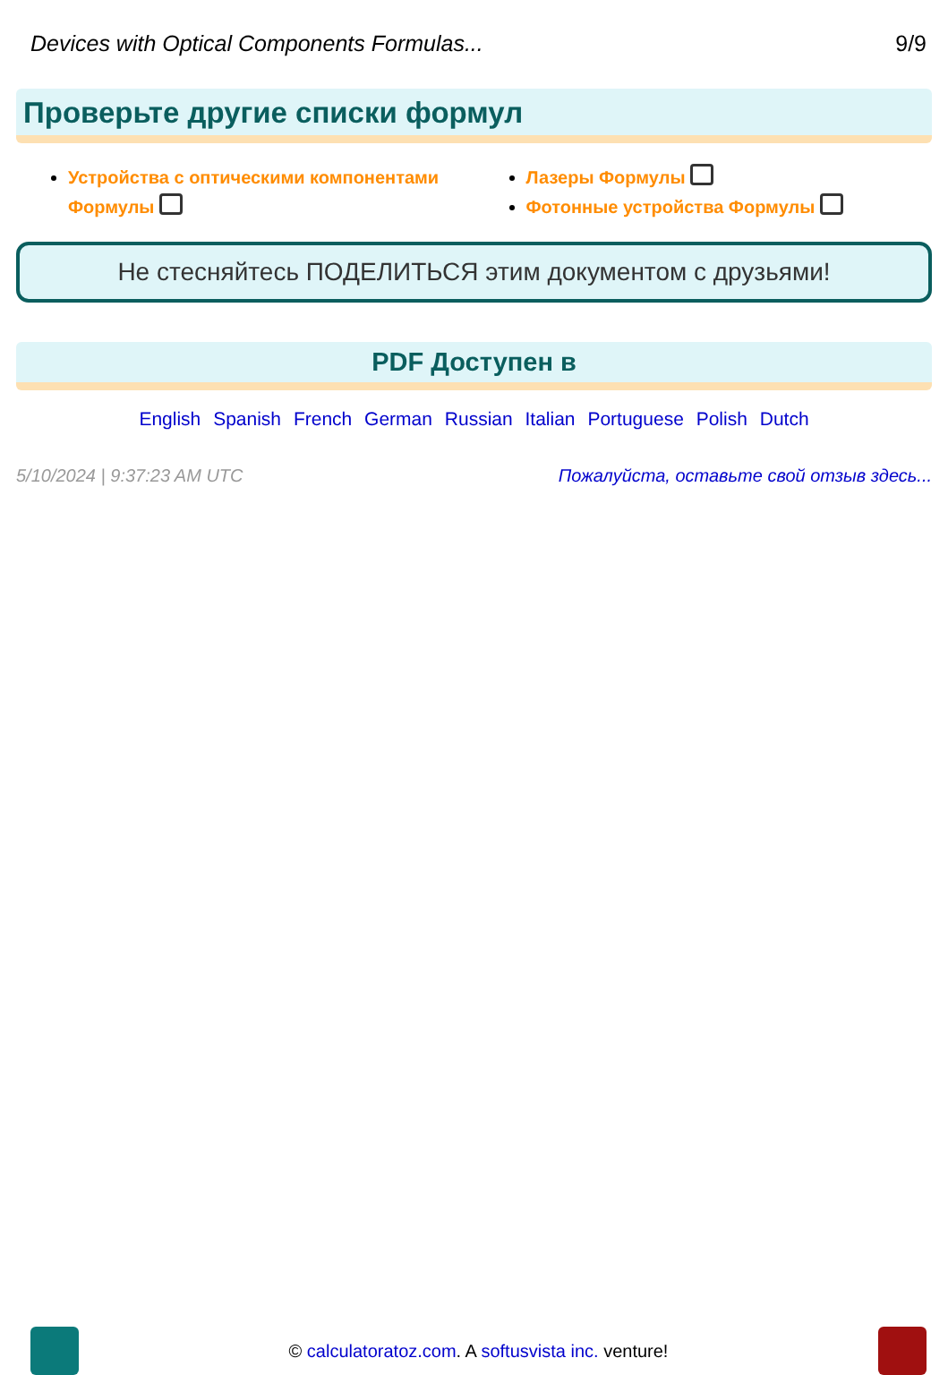Devices with Optical Components Formulas... 9/9
Проверьте другие списки формул
Устройства с оптическими компонентами Формулы
Лазеры Формулы
Фотонные устройства Формулы
Не стесняйтесь ПОДЕЛИТЬСЯ этим документом с друзьями!
PDF Доступен в
English Spanish French German Russian Italian Portuguese Polish Dutch
5/10/2024 | 9:37:23 AM UTC Пожалуйста, оставьте свой отзыв здесь...
© calculatoratoz.com. A softusvista inc. venture!